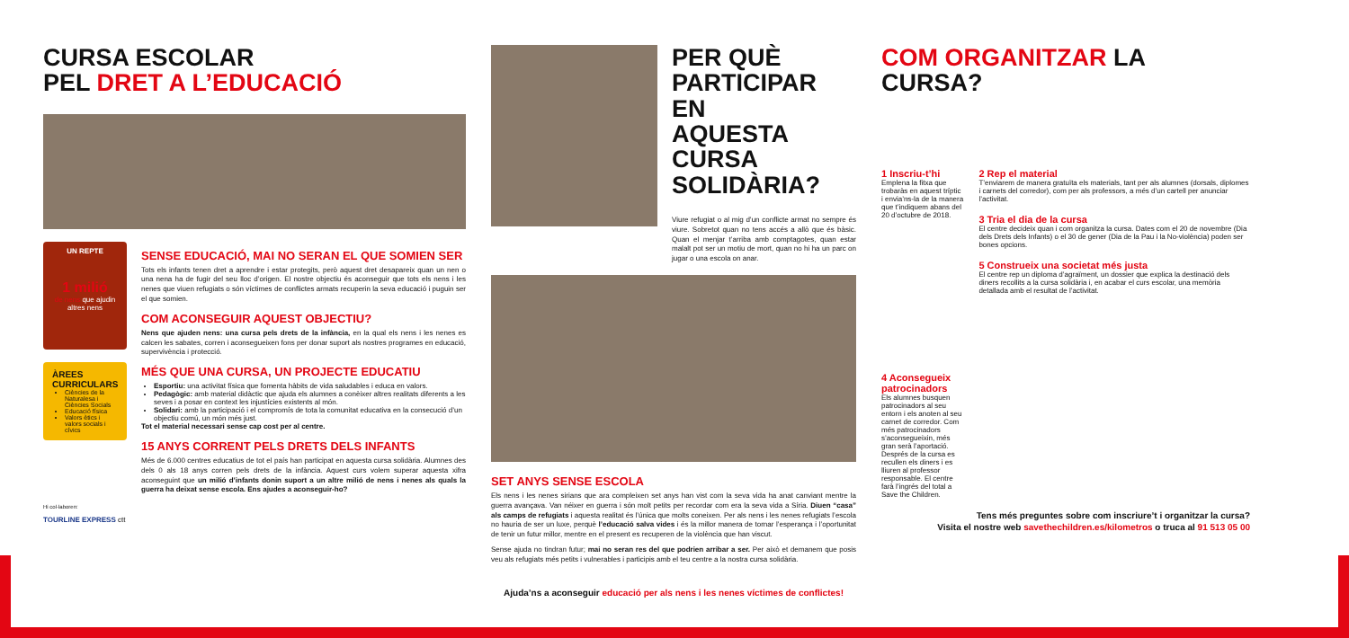CURSA ESCOLAR
PEL DRET A L’EDUCACIÓ
UN REPTE
1 milió
de nens que ajudin altres nens
ÀREES CURRICULARS
Ciències de la Naturalesa i Ciències Socials
Educació física
Valors ètics i valors socials i cívics
Hi col·laboren:
TOURLINE EXPRESS ctt
SENSE EDUCACIÓ, MAI NO SERAN EL QUE SOMIEN SER
Tots els infants tenen dret a aprendre i estar protegits, però aquest dret desapareix quan un nen o una nena ha de fugir del seu lloc d’origen. El nostre objectiu és aconseguir que tots els nens i les nenes que viuen refugiats o són víctimes de conflictes armats recuperin la seva educació i puguin ser el que somien.
COM ACONSEGUIR AQUEST OBJECTIU?
Nens que ajuden nens: una cursa pels drets de la infància, en la qual els nens i les nenes es calcen les sabates, corren i aconsegueixen fons per donar suport als nostres programes en educació, supervivència i protecció.
MÉS QUE UNA CURSA, UN PROJECTE EDUCATIU
Esportiu: una activitat física que fomenta hàbits de vida saludables i educa en valors.
Pedagògic: amb material didàctic que ajuda els alumnes a conèixer altres realitats diferents a les seves i a posar en context les injustícies existents al món.
Solidari: amb la participació i el compromís de tota la comunitat educativa en la consecució d’un objectiu comú, un món més just.
Tot el material necessari sense cap cost per al centre.
15 ANYS CORRENT PELS DRETS DELS INFANTS
Més de 6.000 centres educatius de tot el país han participat en aquesta cursa solidària. Alumnes des dels 0 als 18 anys corren pels drets de la infància. Aquest curs volem superar aquesta xifra aconseguint que un milió d’infants donin suport a un altre milió de nens i nenes als quals la guerra ha deixat sense escola. Ens ajudes a aconseguir-ho?
PER QUÈ
PARTICIPAR EN
AQUESTA CURSA SOLIDÀRIA?
Viure refugiat o al mig d’un conflicte armat no sempre és viure. Sobretot quan no tens accés a allò que és bàsic. Quan el menjar t’arriba amb comptagotes, quan estar malalt pot ser un motiu de mort, quan no hi ha un parc on jugar o una escola on anar.
SET ANYS SENSE ESCOLA
Els nens i les nenes sirians que ara compleixen set anys han vist com la seva vida ha anat canviant mentre la guerra avançava. Van néixer en guerra i són molt petits per recordar com era la seva vida a Síria. Diuen “casa” als camps de refugiats i aquesta realitat és l’única que molts coneixen. Per als nens i les nenes refugiats l’escola no hauria de ser un luxe, perquè l’educació salva vides i és la millor manera de tornar l’esperança i l’oportunitat de tenir un futur millor, mentre en el present es recuperen de la violència que han viscut.
Sense ajuda no tindran futur; mai no seran res del que podrien arribar a ser. Per això et demanem que posis veu als refugiats més petits i vulnerables i participis amb el teu centre a la nostra cursa solidària.
Ajuda’ns a aconseguir educació per als nens i les nenes víctimes de conflictes!
COM ORGANITZAR LA CURSA?
1 Inscriu-t’hi
Emplena la fitxa que trobaràs en aquest tríptic i envia’ns-la de la manera que t’indiquem abans del 20 d’octubre de 2018.
4 Aconsegueix patrocinadors
Els alumnes busquen patrocinadors al seu entorn i els anoten al seu carnet de corredor. Com més patrocinadors s’aconsegueixin, més gran serà l’aportació. Després de la cursa es recullen els diners i es lliuren al professor responsable. El centre farà l’ingrés del total a Save the Children.
2 Rep el material
T’enviarem de manera gratuïta els materials, tant per als alumnes (dorsals, diplomes i carnets del corredor), com per als professors, a més d’un cartell per anunciar l’activitat.
3 Tria el dia de la cursa
El centre decideix quan i com organitza la cursa. Dates com el 20 de novembre (Dia dels Drets dels Infants) o el 30 de gener (Dia de la Pau i la No-violència) poden ser bones opcions.
5 Construeix una societat més justa
El centre rep un diploma d’agraïment, un dossier que explica la destinació dels diners recollits a la cursa solidària i, en acabar el curs escolar, una memòria detallada amb el resultat de l’activitat.
Tens més preguntes sobre com inscriure’t i organitzar la cursa?
Visita el nostre web savethechildren.es/kilometros o truca al 91 513 05 00